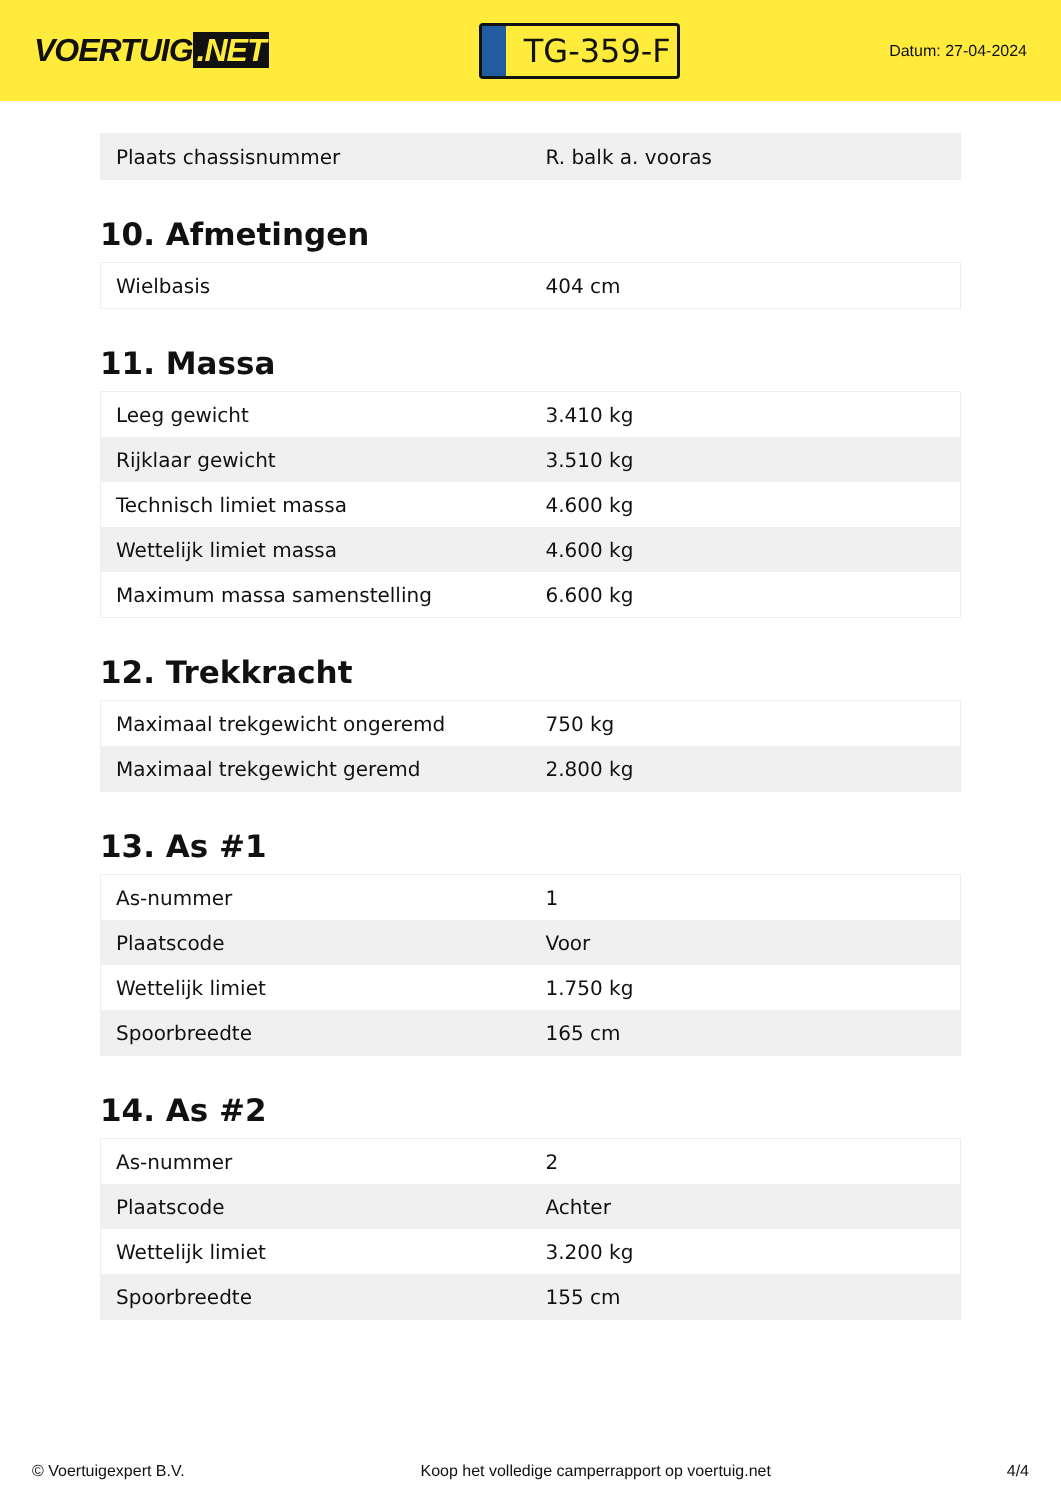VOERTUIG.NET
TG-359-F
Datum: 27-04-2024
| Plaats chassisnummer | R. balk a. vooras |
10. Afmetingen
| Wielbasis | 404 cm |
11. Massa
| Leeg gewicht | 3.410 kg |
| Rijklaar gewicht | 3.510 kg |
| Technisch limiet massa | 4.600 kg |
| Wettelijk limiet massa | 4.600 kg |
| Maximum massa samenstelling | 6.600 kg |
12. Trekkracht
| Maximaal trekgewicht ongeremd | 750 kg |
| Maximaal trekgewicht geremd | 2.800 kg |
13. As #1
| As-nummer | 1 |
| Plaatscode | Voor |
| Wettelijk limiet | 1.750 kg |
| Spoorbreedte | 165 cm |
14. As #2
| As-nummer | 2 |
| Plaatscode | Achter |
| Wettelijk limiet | 3.200 kg |
| Spoorbreedte | 155 cm |
© Voertuigexpert B.V. Koop het volledige camperrapport op voertuig.net 4/4